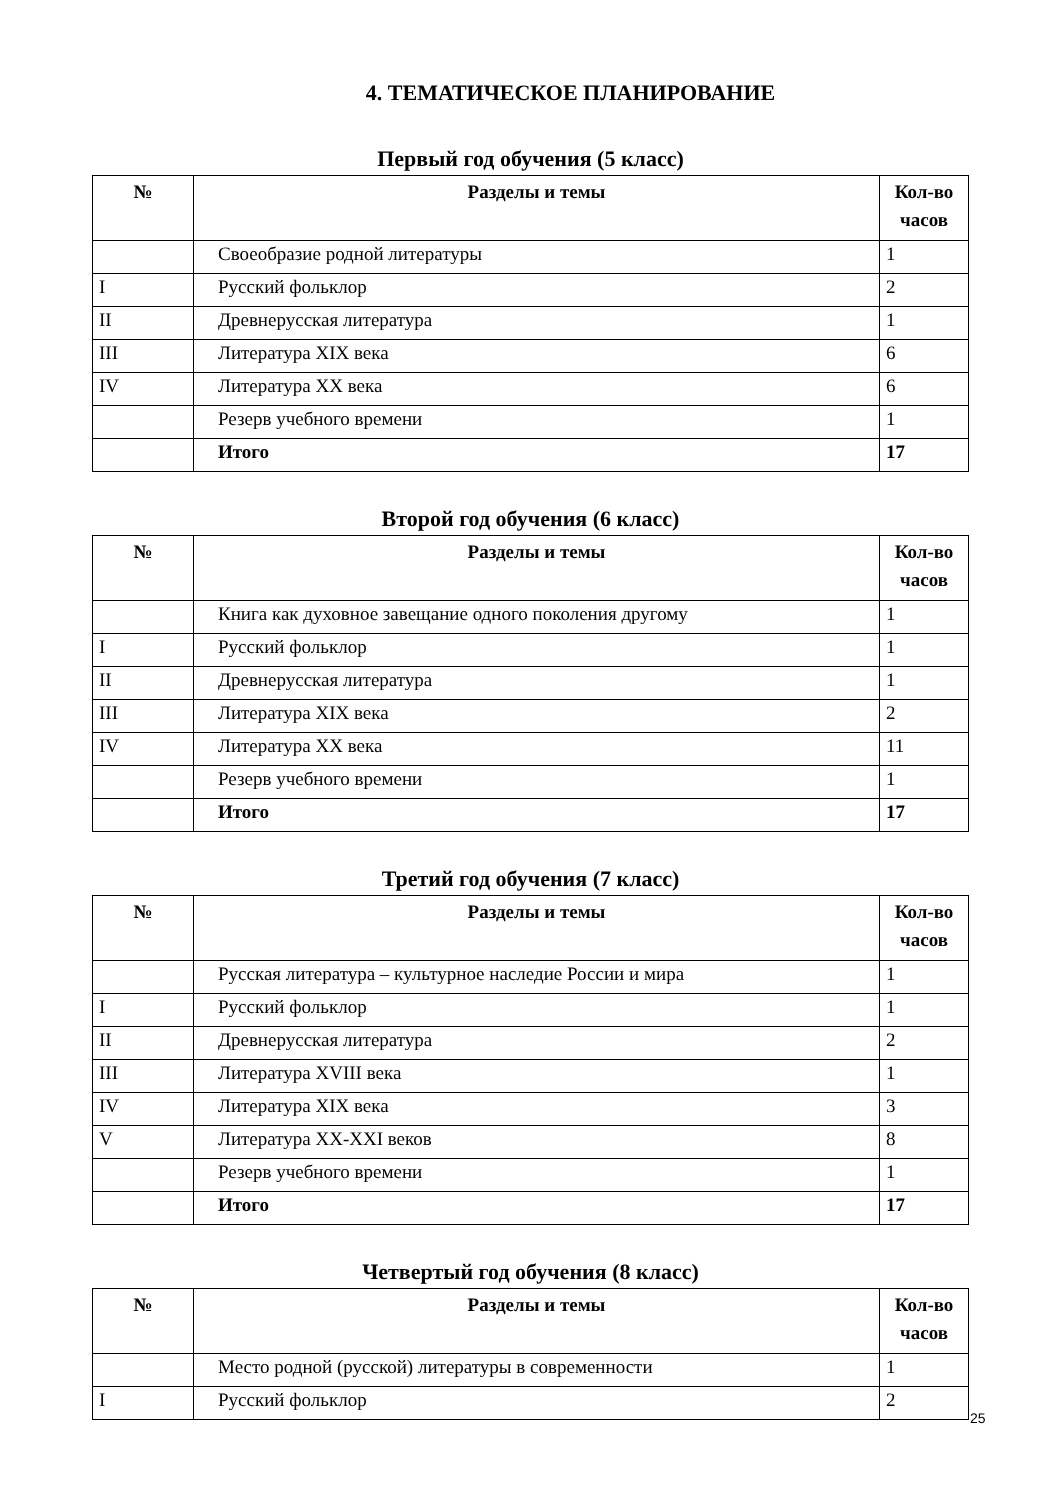4. ТЕМАТИЧЕСКОЕ ПЛАНИРОВАНИЕ
Первый год обучения (5 класс)
| № | Разделы и темы | Кол-во часов |
| --- | --- | --- |
| | Своеобразие родной литературы | 1 |
| I | Русский фольклор | 2 |
| II | Древнерусская литература | 1 |
| III | Литература XIX века | 6 |
| IV | Литература XX века | 6 |
| | Резерв учебного времени | 1 |
| | Итого | 17 |
Второй год обучения (6 класс)
| № | Разделы и темы | Кол-во часов |
| --- | --- | --- |
| | Книга как духовное завещание одного поколения другому | 1 |
| I | Русский фольклор | 1 |
| II | Древнерусская литература | 1 |
| III | Литература XIX века | 2 |
| IV | Литература XX века | 11 |
| | Резерв учебного времени | 1 |
| | Итого | 17 |
Третий год обучения (7 класс)
| № | Разделы и темы | Кол-во часов |
| --- | --- | --- |
| | Русская литература – культурное наследие России и мира | 1 |
| I | Русский фольклор | 1 |
| II | Древнерусская литература | 2 |
| III | Литература XVIII века | 1 |
| IV | Литература XIX века | 3 |
| V | Литература XX-XXI веков | 8 |
| | Резерв учебного времени | 1 |
| | Итого | 17 |
Четвертый год обучения (8 класс)
| № | Разделы и темы | Кол-во часов |
| --- | --- | --- |
| | Место родной (русской) литературы в современности | 1 |
| I | Русский фольклор | 2 |
25